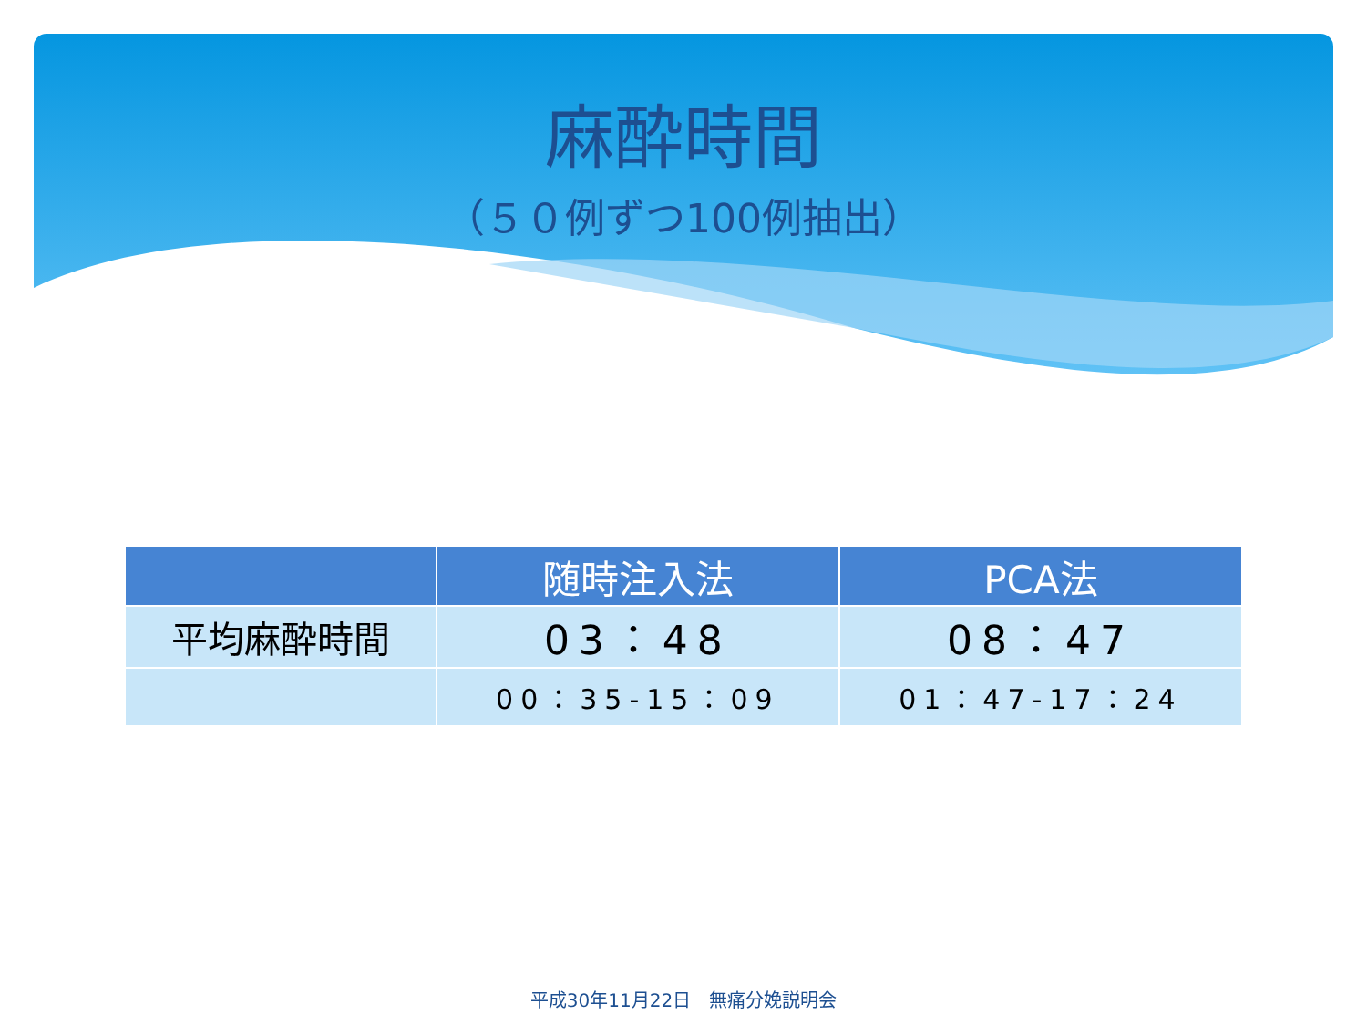麻酔時間
（５０例ずつ100例抽出）
| | 随時注入法 | PCA法 |
| --- | --- | --- |
| 平均麻酔時間 | 03：48 | 08：47 |
| | 00：35-15：09 | 01：47-17：24 |
平成30年11月22日　無痛分娩説明会